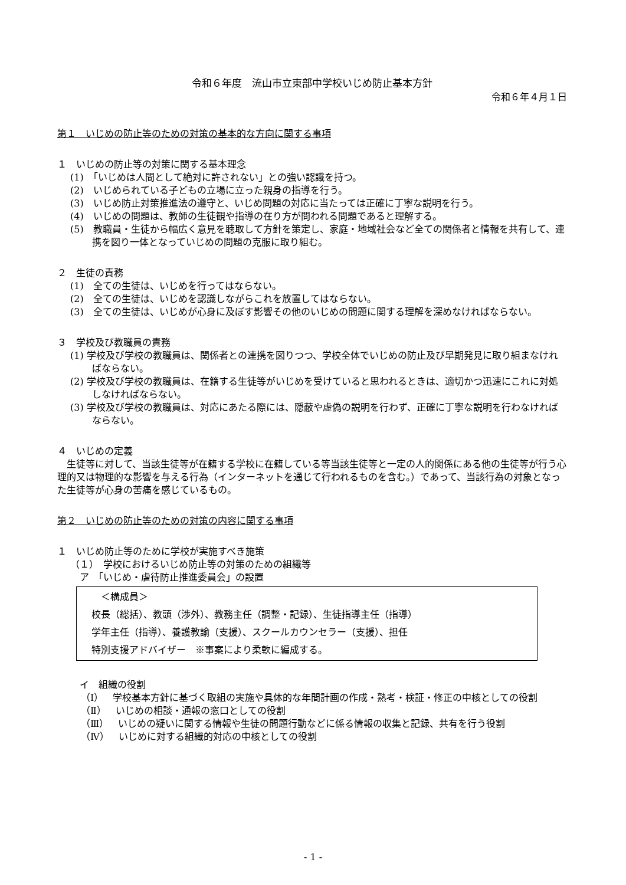令和６年度　流山市立東部中学校いじめ防止基本方針
令和６年４月１日
第１　いじめの防止等のための対策の基本的な方向に関する事項
１　いじめの防止等の対策に関する基本理念
(1)　「いじめは人間として絶対に許されない」との強い認識を持つ。
(2)　いじめられている子どもの立場に立った親身の指導を行う。
(3)　いじめ防止対策推進法の遵守と、いじめ問題の対応に当たっては正確に丁寧な説明を行う。
(4)　いじめの問題は、教師の生徒観や指導の在り方が問われる問題であると理解する。
(5)　教職員・生徒から幅広く意見を聴取して方針を策定し、家庭・地域社会など全ての関係者と情報を共有して、連携を図り一体となっていじめの問題の克服に取り組む。
２　生徒の責務
(1)　全ての生徒は、いじめを行ってはならない。
(2)　全ての生徒は、いじめを認識しながらこれを放置してはならない。
(3)　全ての生徒は、いじめが心身に及ぼす影響その他のいじめの問題に関する理解を深めなければならない。
３　学校及び教職員の責務
(1) 学校及び学校の教職員は、関係者との連携を図りつつ、学校全体でいじめの防止及び早期発見に取り組まなければならない。
(2) 学校及び学校の教職員は、在籍する生徒等がいじめを受けていると思われるときは、適切かつ迅速にこれに対処しなければならない。
(3) 学校及び学校の教職員は、対応にあたる際には、隠蔽や虚偽の説明を行わず、正確に丁寧な説明を行わなければならない。
４　いじめの定義
　生徒等に対して、当該生徒等が在籍する学校に在籍している等当該生徒等と一定の人的関係にある他の生徒等が行う心理的又は物理的な影響を与える行為（インターネットを通じて行われるものを含む。）であって、当該行為の対象となった生徒等が心身の苦痛を感じているもの。
第２　いじめの防止等のための対策の内容に関する事項
１　いじめ防止等のために学校が実施すべき施策
（１）　学校におけるいじめ防止等の対策のための組織等
ア　「いじめ・虐待防止推進委員会」の設置
　＜構成員＞
校長（総括）、教頭（渉外）、教務主任（調整・記録）、生徒指導主任（指導）
学年主任（指導）、養護教諭（支援）、スクールカウンセラー（支援）、担任
特別支援アドバイザー　※事案により柔軟に編成する。
イ　組織の役割
（Ⅰ）　学校基本方針に基づく取組の実施や具体的な年間計画の作成・熟考・検証・修正の中核としての役割
（Ⅱ）　いじめの相談・通報の窓口としての役割
（Ⅲ）　いじめの疑いに関する情報や生徒の問題行動などに係る情報の収集と記録、共有を行う役割
（Ⅳ）　いじめに対する組織的対応の中核としての役割
- 1 -